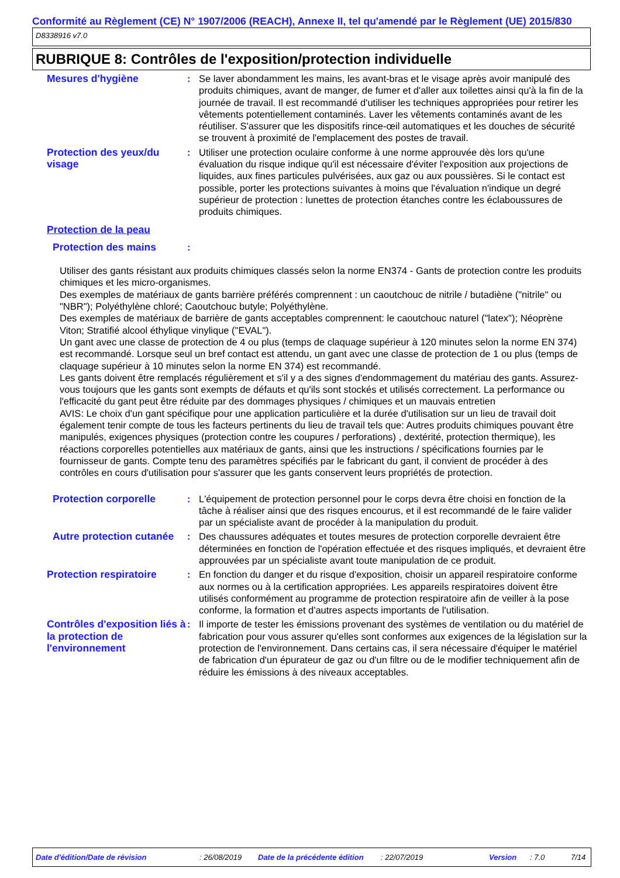Conformité au Règlement (CE) N° 1907/2006 (REACH), Annexe II, tel qu'amendé par le Règlement (UE) 2015/830
D8338916 v7.0
RUBRIQUE 8: Contrôles de l'exposition/protection individuelle
Mesures d'hygiène : Se laver abondamment les mains, les avant-bras et le visage après avoir manipulé des produits chimiques, avant de manger, de fumer et d'aller aux toilettes ainsi qu'à la fin de la journée de travail. Il est recommandé d'utiliser les techniques appropriées pour retirer les vêtements potentiellement contaminés. Laver les vêtements contaminés avant de les réutiliser. S'assurer que les dispositifs rince-œil automatiques et les douches de sécurité se trouvent à proximité de l'emplacement des postes de travail.
Protection des yeux/du visage
: Utiliser une protection oculaire conforme à une norme approuvée dès lors qu'une évaluation du risque indique qu'il est nécessaire d'éviter l'exposition aux projections de liquides, aux fines particules pulvérisées, aux gaz ou aux poussières. Si le contact est possible, porter les protections suivantes à moins que l'évaluation n'indique un degré supérieur de protection : lunettes de protection étanches contre les éclaboussures de produits chimiques.
Protection de la peau
Protection des mains :
Utiliser des gants résistant aux produits chimiques classés selon la norme EN374 - Gants de protection contre les produits chimiques et les micro-organismes.
Des exemples de matériaux de gants barrière préférés comprennent : un caoutchouc de nitrile / butadiène ("nitrile" ou "NBR"); Polyéthylène chloré; Caoutchouc butyle; Polyéthylène.
Des exemples de matériaux de barrière de gants acceptables comprennent: le caoutchouc naturel ("latex"); Néoprène Viton; Stratifié alcool éthylique vinylique ("EVAL").
Un gant avec une classe de protection de 4 ou plus (temps de claquage supérieur à 120 minutes selon la norme EN 374) est recommandé. Lorsque seul un bref contact est attendu, un gant avec une classe de protection de 1 ou plus (temps de claquage supérieur à 10 minutes selon la norme EN 374) est recommandé.
Les gants doivent être remplacés régulièrement et s'il y a des signes d'endommagement du matériau des gants. Assurez-vous toujours que les gants sont exempts de défauts et qu'ils sont stockés et utilisés correctement. La performance ou l'efficacité du gant peut être réduite par des dommages physiques / chimiques et un mauvais entretien
AVIS: Le choix d'un gant spécifique pour une application particulière et la durée d'utilisation sur un lieu de travail doit également tenir compte de tous les facteurs pertinents du lieu de travail tels que: Autres produits chimiques pouvant être manipulés, exigences physiques (protection contre les coupures / perforations) , dextérité, protection thermique), les réactions corporelles potentielles aux matériaux de gants, ainsi que les instructions / spécifications fournies par le fournisseur de gants. Compte tenu des paramètres spécifiés par le fabricant du gant, il convient de procéder à des contrôles en cours d'utilisation pour s'assurer que les gants conservent leurs propriétés de protection.
Protection corporelle : L'équipement de protection personnel pour le corps devra être choisi en fonction de la tâche à réaliser ainsi que des risques encourus, et il est recommandé de le faire valider par un spécialiste avant de procéder à la manipulation du produit.
Autre protection cutanée
: Des chaussures adéquates et toutes mesures de protection corporelle devraient être déterminées en fonction de l'opération effectuée et des risques impliqués, et devraient être approuvées par un spécialiste avant toute manipulation de ce produit.
Protection respiratoire
: En fonction du danger et du risque d'exposition, choisir un appareil respiratoire conforme aux normes ou à la certification appropriées. Les appareils respiratoires doivent être utilisés conformément au programme de protection respiratoire afin de veiller à la pose conforme, la formation et d'autres aspects importants de l'utilisation.
Contrôles d'exposition liés à la protection de l'environnement
: Il importe de tester les émissions provenant des systèmes de ventilation ou du matériel de fabrication pour vous assurer qu'elles sont conformes aux exigences de la législation sur la protection de l'environnement. Dans certains cas, il sera nécessaire d'équiper le matériel de fabrication d'un épurateur de gaz ou d'un filtre ou de le modifier techniquement afin de réduire les émissions à des niveaux acceptables.
Date d'édition/Date de révision: 26/08/2019 Date de la précédente édition: 22/07/2019 Version: 7.0 7/14